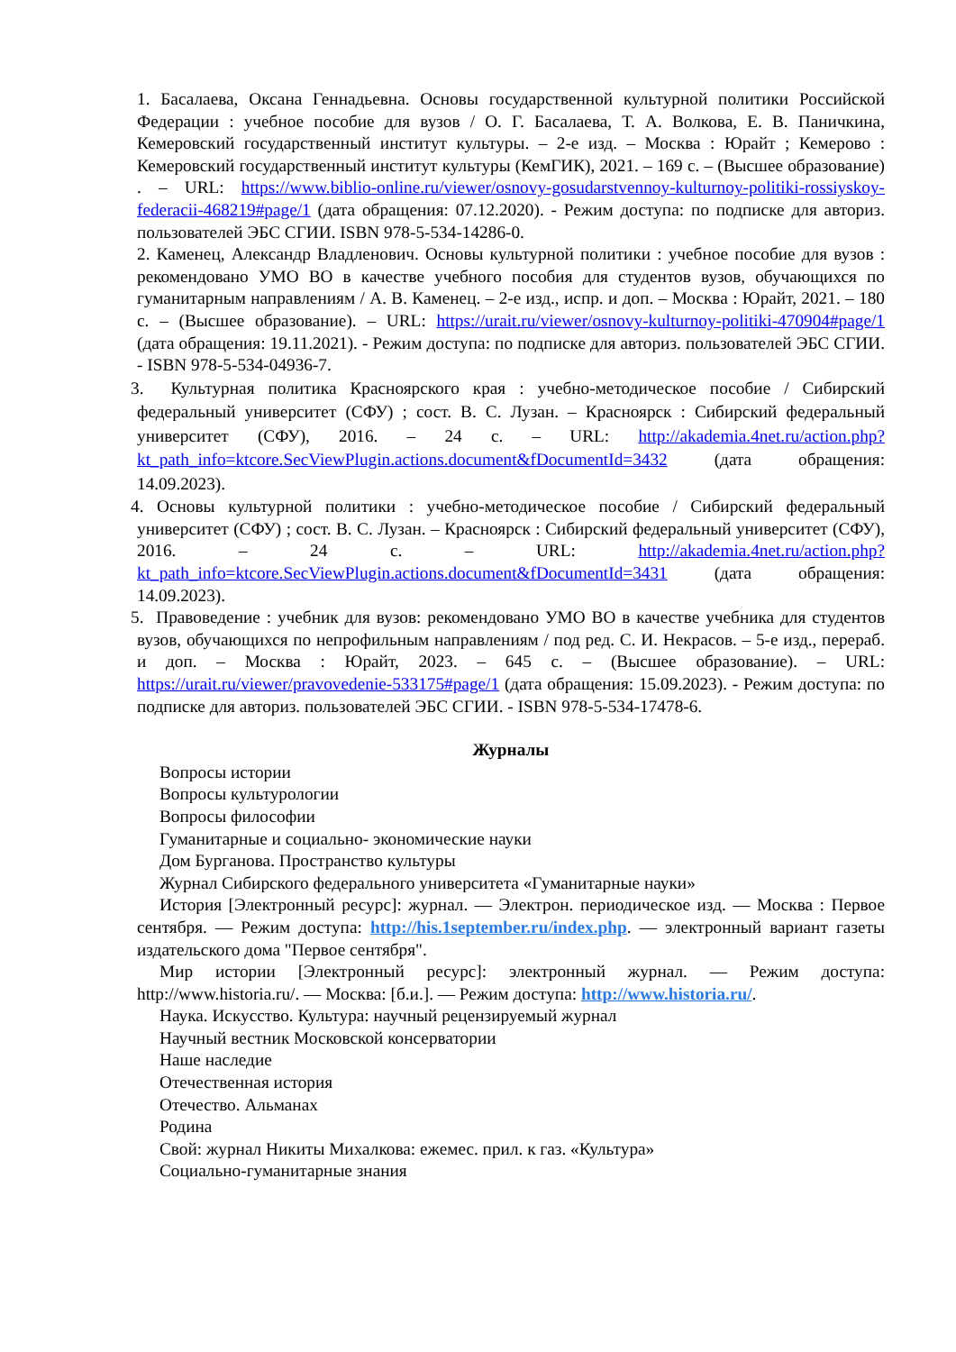1. Басалаева, Оксана Геннадьевна. Основы государственной культурной политики Российской Федерации : учебное пособие для вузов / О. Г. Басалаева, Т. А. Волкова, Е. В. Паничкина, Кемеровский государственный институт культуры. – 2-е изд. – Москва : Юрайт ; Кемерово : Кемеровский государственный институт культуры (КемГИК), 2021. – 169 с. – (Высшее образование) . – URL: https://www.biblio-online.ru/viewer/osnovy-gosudarstvennoy-kulturnoy-politiki-rossiyskoy-federacii-468219#page/1 (дата обращения: 07.12.2020). - Режим доступа: по подписке для авториз. пользователей ЭБС СГИИ. ISBN 978-5-534-14286-0.
2. Каменец, Александр Владленович. Основы культурной политики : учебное пособие для вузов : рекомендовано УМО ВО в качестве учебного пособия для студентов вузов, обучающихся по гуманитарным направлениям / А. В. Каменец. – 2-е изд., испр. и доп. – Москва : Юрайт, 2021. – 180 с. – (Высшее образование). – URL: https://urait.ru/viewer/osnovy-kulturnoy-politiki-470904#page/1 (дата обращения: 19.11.2021). - Режим доступа: по подписке для авториз. пользователей ЭБС СГИИ. - ISBN 978-5-534-04936-7.
3. Культурная политика Красноярского края : учебно-методическое пособие / Сибирский федеральный университет (СФУ) ; сост. В. С. Лузан. – Красноярск : Сибирский федеральный университет (СФУ), 2016. – 24 с. – URL: http://akademia.4net.ru/action.php?kt_path_info=ktcore.SecViewPlugin.actions.document&fDocumentId=3432 (дата обращения: 14.09.2023).
4. Основы культурной политики : учебно-методическое пособие / Сибирский федеральный университет (СФУ) ; сост. В. С. Лузан. – Красноярск : Сибирский федеральный университет (СФУ), 2016. – 24 с. – URL: http://akademia.4net.ru/action.php?kt_path_info=ktcore.SecViewPlugin.actions.document&fDocumentId=3431 (дата обращения: 14.09.2023).
5. Правоведение : учебник для вузов: рекомендовано УМО ВО в качестве учебника для студентов вузов, обучающихся по непрофильным направлениям / под ред. С. И. Некрасов. – 5-е изд., перераб. и доп. – Москва : Юрайт, 2023. – 645 с. – (Высшее образование). – URL: https://urait.ru/viewer/pravovedenie-533175#page/1 (дата обращения: 15.09.2023). - Режим доступа: по подписке для авториз. пользователей ЭБС СГИИ. - ISBN 978-5-534-17478-6.
Журналы
Вопросы истории
Вопросы культурологии
Вопросы философии
Гуманитарные и социально- экономические науки
Дом Бурганова. Пространство культуры
Журнал Сибирского федерального университета «Гуманитарные науки»
История [Электронный ресурс]: журнал. — Электрон. периодическое изд. — Москва : Первое сентября. — Режим доступа: http://his.1september.ru/index.php. — электронный вариант газеты издательского дома "Первое сентября".
Мир истории [Электронный ресурс]: электронный журнал. — Режим доступа: http://www.historia.ru/. — Москва: [б.и.]. — Режим доступа: http://www.historia.ru/.
Наука. Искусство. Культура: научный рецензируемый журнал
Научный вестник Московской консерватории
Наше наследие
Отечественная история
Отечество. Альманах
Родина
Свой: журнал Никиты Михалкова: ежемес. прил. к газ. «Культура»
Социально-гуманитарные знания